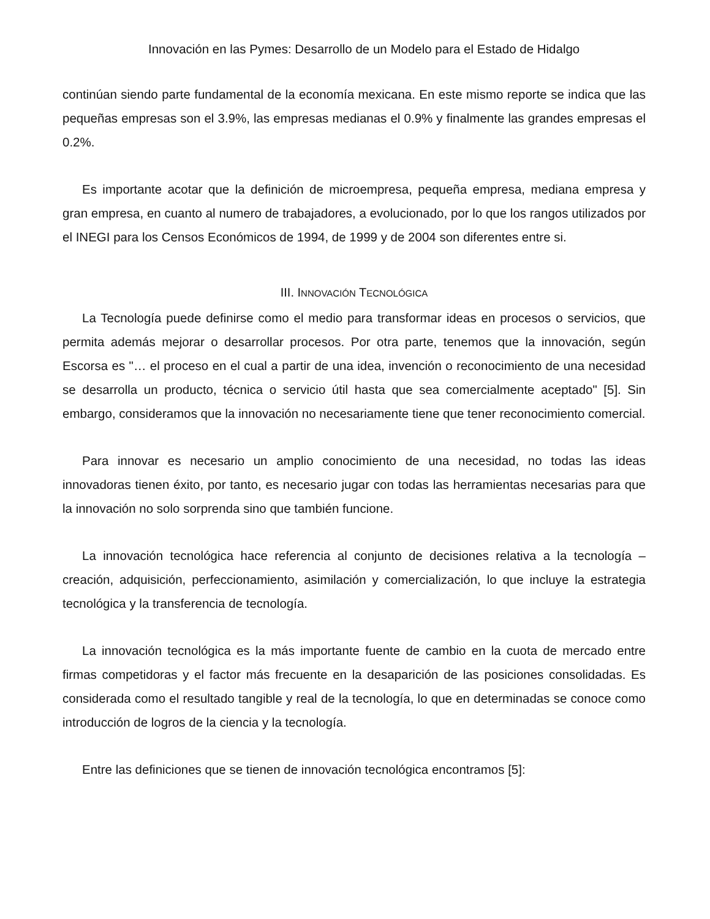Innovación en las Pymes: Desarrollo de un Modelo para el Estado de Hidalgo
continúan siendo parte fundamental de la economía mexicana. En este mismo reporte se indica que las pequeñas empresas son el 3.9%, las empresas medianas el 0.9% y finalmente las grandes empresas el 0.2%.
Es importante acotar que la definición de microempresa, pequeña empresa, mediana empresa y gran empresa, en cuanto al numero de trabajadores, a evolucionado, por lo que los rangos utilizados por el INEGI para los Censos Económicos de 1994, de 1999 y de 2004 son diferentes entre si.
III. INNOVACIÓN TECNOLÓGICA
La Tecnología puede definirse como el medio para transformar ideas en procesos o servicios, que permita además mejorar o desarrollar procesos. Por otra parte, tenemos que la innovación, según Escorsa es "… el proceso en el cual a partir de una idea, invención o reconocimiento de una necesidad se desarrolla un producto, técnica o servicio útil hasta que sea comercialmente aceptado" [5]. Sin embargo, consideramos que la innovación no necesariamente tiene que tener reconocimiento comercial.
Para innovar es necesario un amplio conocimiento de una necesidad, no todas las ideas innovadoras tienen éxito, por tanto, es necesario jugar con todas las herramientas necesarias para que la innovación no solo sorprenda sino que también funcione.
La innovación tecnológica hace referencia al conjunto de decisiones relativa a la tecnología – creación, adquisición, perfeccionamiento, asimilación y comercialización, lo que incluye la estrategia tecnológica y la transferencia de tecnología.
La innovación tecnológica es la más importante fuente de cambio en la cuota de mercado entre firmas competidoras y el factor más frecuente en la desaparición de las posiciones consolidadas. Es considerada como el resultado tangible y real de la tecnología, lo que en determinadas se conoce como introducción de logros de la ciencia y la tecnología.
Entre las definiciones que se tienen de innovación tecnológica encontramos [5]: